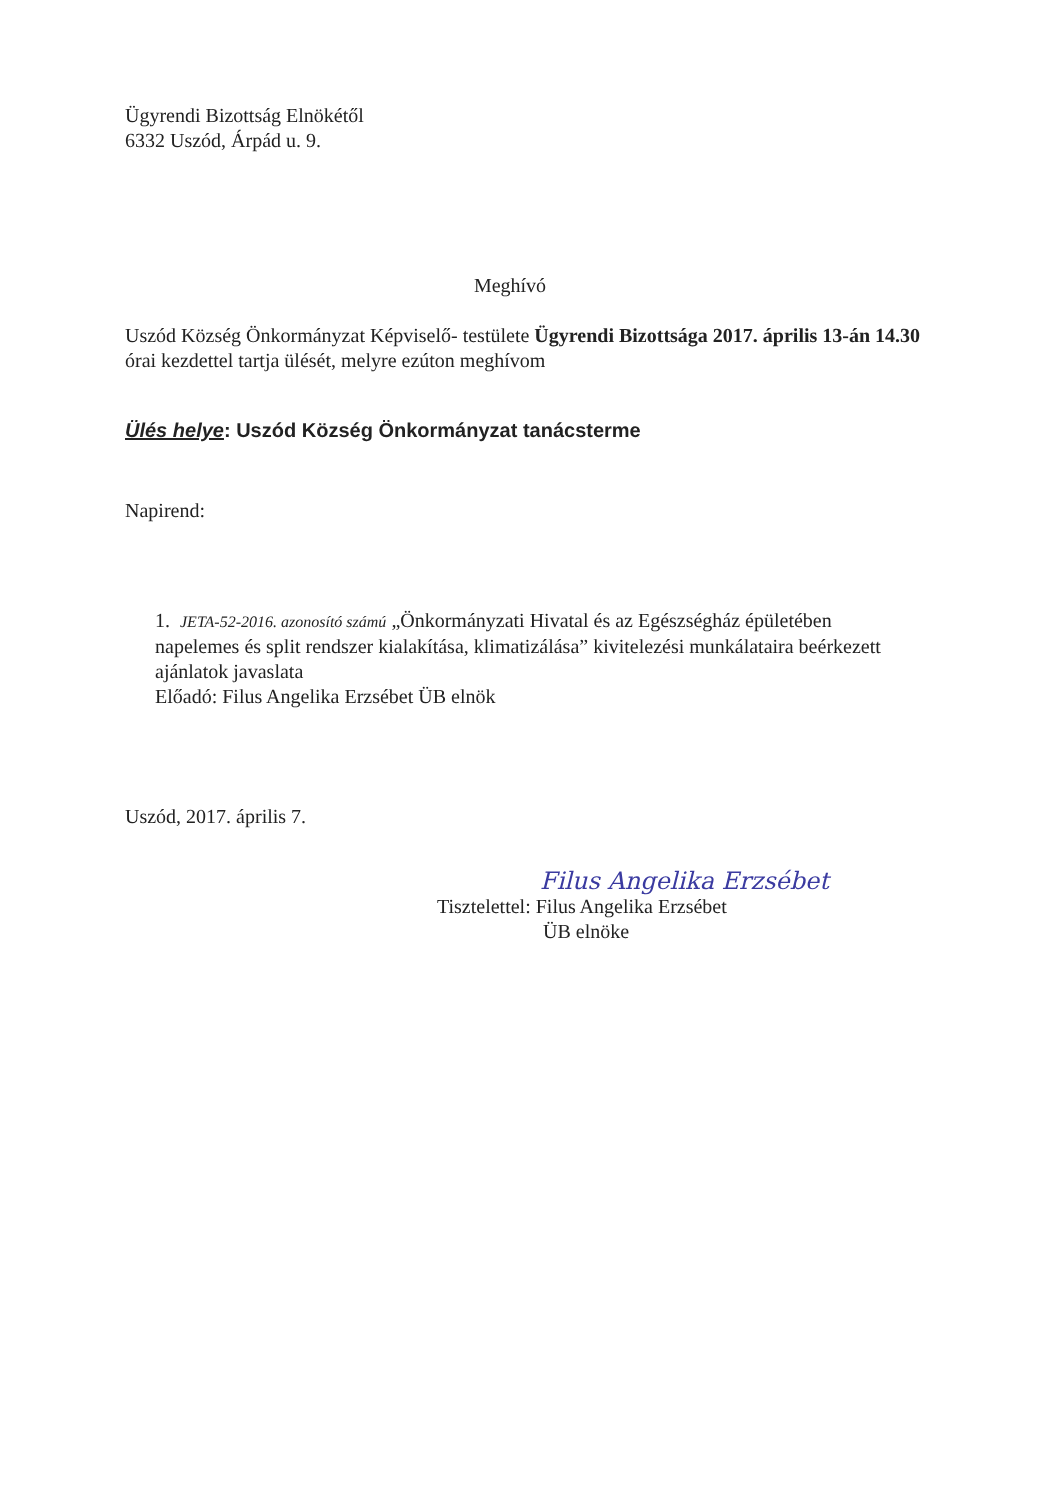Ügyrendi Bizottság Elnökétől
6332 Uszód, Árpád u. 9.
Meghívó
Uszód Község Önkormányzat Képviselő- testülete Ügyrendi Bizottsága 2017. április 13-án 14.30 órai kezdettel tartja ülését, melyre ezúton meghívom
Ülés helye: Uszód Község Önkormányzat tanácsterme
Napirend:
1. JETA-52-2016. azonosító számú „Önkormányzati Hivatal és az Egészségház épületében napelemes és split rendszer kialakítása, klimatizálása” kivitelezési munkálataira beérkezett ajánlatok javaslata
Előadó: Filus Angelika Erzsébet ÜB elnök
Uszód, 2017. április 7.
Filus Angelika Erzsébet
Tisztelettel: Filus Angelika Erzsébet
ÜB elnöke